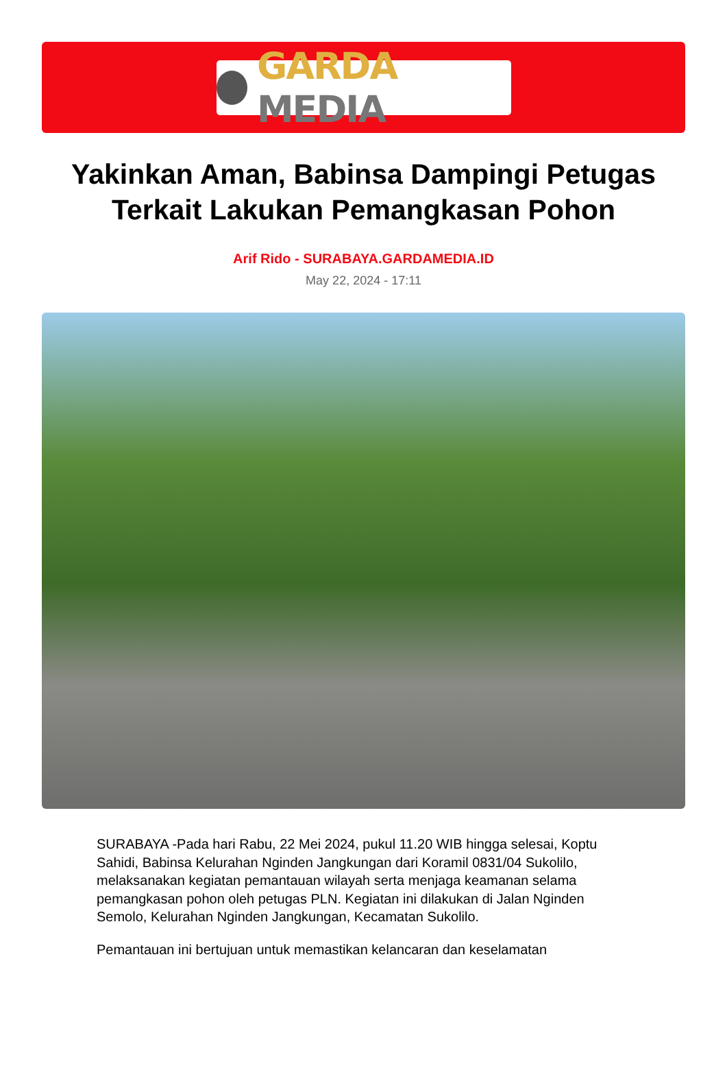GARDA MEDIA
Yakinkan Aman, Babinsa Dampingi Petugas Terkait Lakukan Pemangkasan Pohon
Arif Rido - SURABAYA.GARDAMEDIA.ID
May 22, 2024 - 17:11
SURABAYA -Pada hari Rabu, 22 Mei 2024, pukul 11.20 WIB hingga selesai, Koptu Sahidi, Babinsa Kelurahan Nginden Jangkungan dari Koramil 0831/04 Sukolilo, melaksanakan kegiatan pemantauan wilayah serta menjaga keamanan selama pemangkasan pohon oleh petugas PLN. Kegiatan ini dilakukan di Jalan Nginden Semolo, Kelurahan Nginden Jangkungan, Kecamatan Sukolilo.
Pemantauan ini bertujuan untuk memastikan kelancaran dan keselamatan